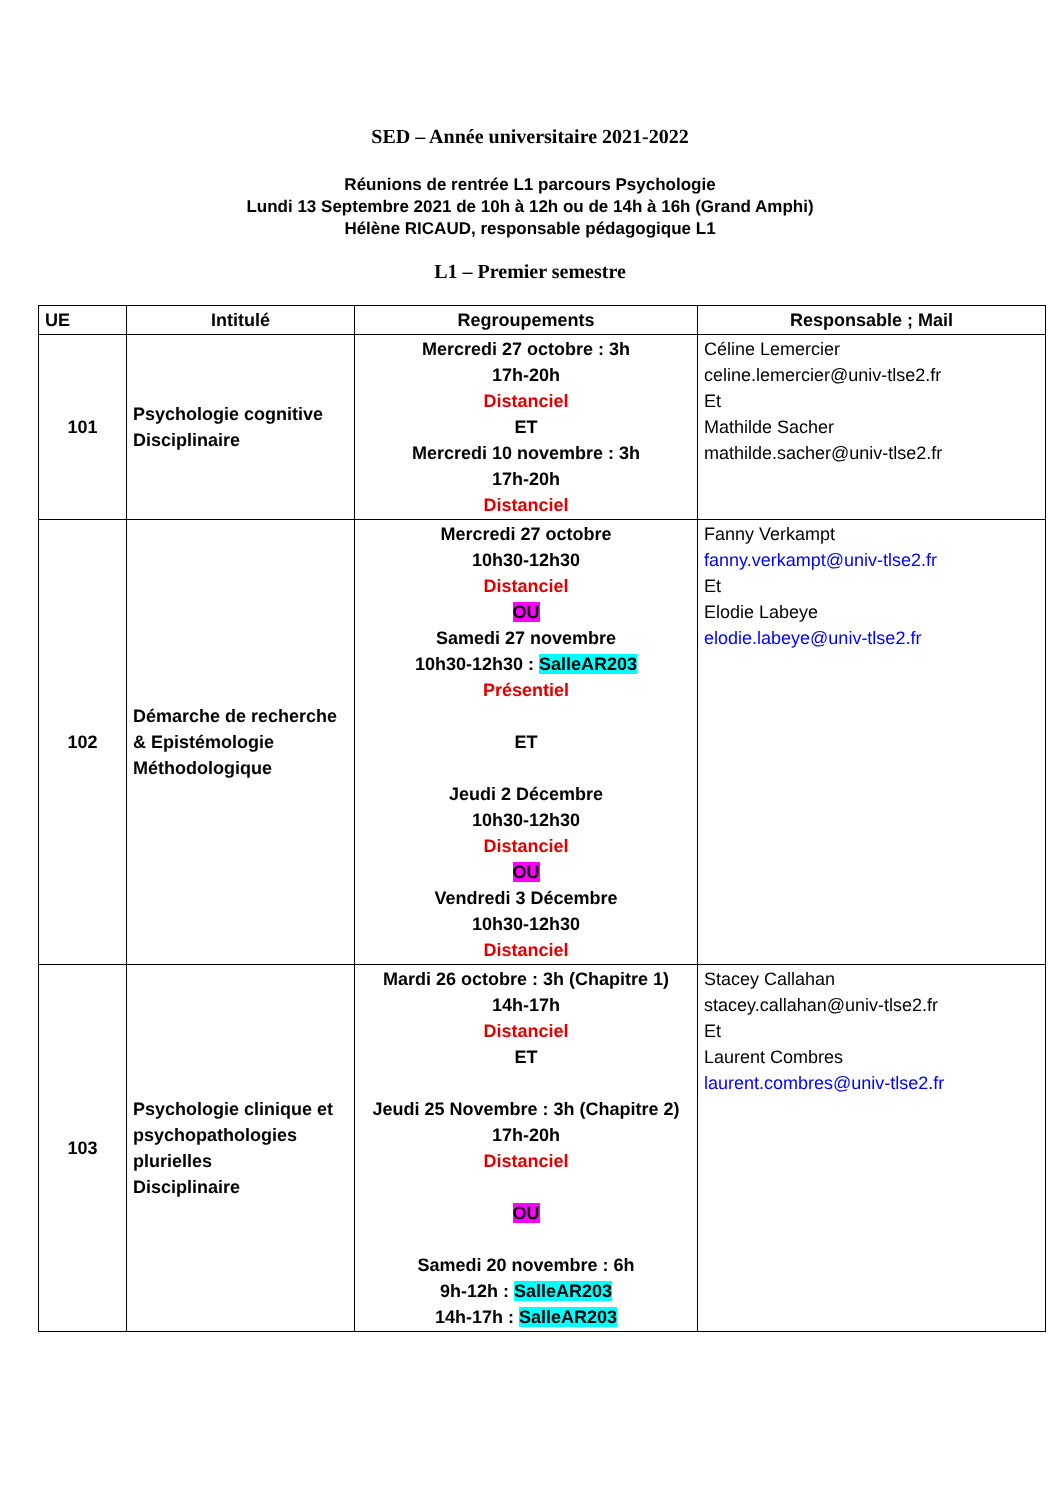SED – Année universitaire 2021-2022
Réunions de rentrée L1 parcours Psychologie
Lundi 13 Septembre 2021 de 10h à 12h ou de 14h à 16h (Grand Amphi)
Hélène RICAUD, responsable pédagogique L1
L1 – Premier semestre
| UE | Intitulé | Regroupements | Responsable ; Mail |
| --- | --- | --- | --- |
| 101 | Psychologie cognitive Disciplinaire | Mercredi 27 octobre : 3h 17h-20h Distanciel ET Mercredi 10 novembre : 3h 17h-20h Distanciel | Céline Lemercier celine.lemercier@univ-tlse2.fr Et Mathilde Sacher mathilde.sacher@univ-tlse2.fr |
| 102 | Démarche de recherche & Epistémologie Méthodologique | Mercredi 27 octobre 10h30-12h30 Distanciel OU Samedi 27 novembre 10h30-12h30 : SalleAR203 Présentiel ET Jeudi 2 Décembre 10h30-12h30 Distanciel OU Vendredi 3 Décembre 10h30-12h30 Distanciel | Fanny Verkampt fanny.verkampt@univ-tlse2.fr Et Elodie Labeye elodie.labeye@univ-tlse2.fr |
| 103 | Psychologie clinique et psychopathologies plurielles Disciplinaire | Mardi 26 octobre : 3h (Chapitre 1) 14h-17h Distanciel ET Jeudi 25 Novembre : 3h (Chapitre 2) 17h-20h Distanciel OU Samedi 20 novembre : 6h 9h-12h : SalleAR203 14h-17h : SalleAR203 | Stacey Callahan stacey.callahan@univ-tlse2.fr Et Laurent Combres laurent.combres@univ-tlse2.fr |